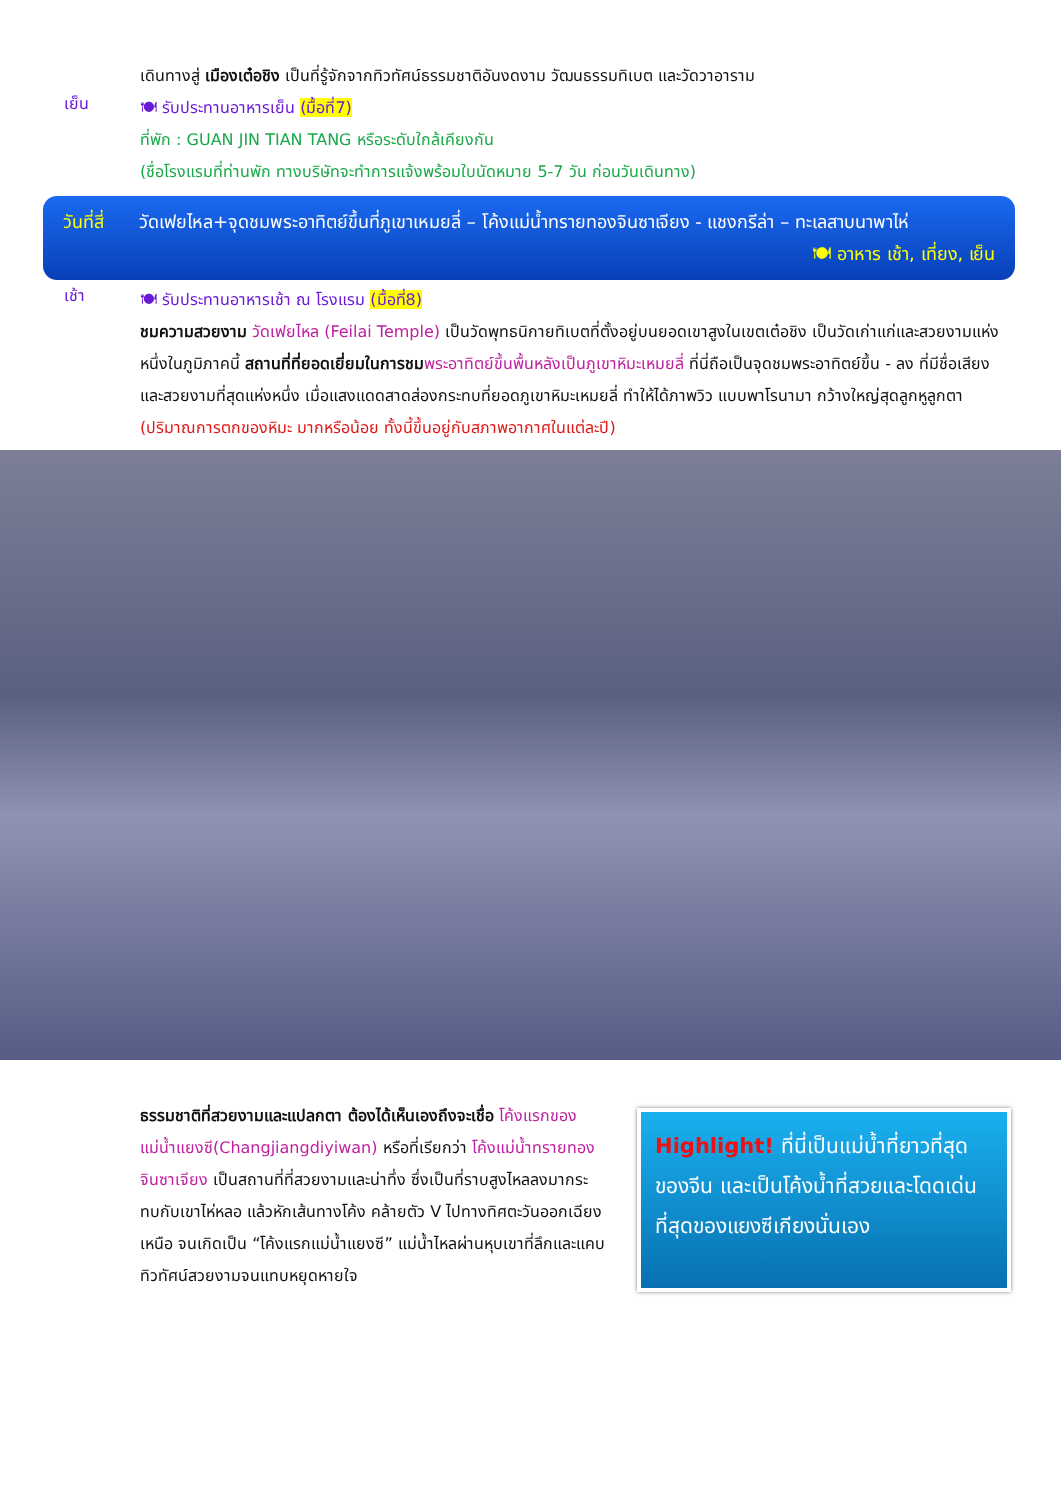เดินทางสู่ เมืองเต๋อชิง เป็นที่รู้จักจากทิวทัศน์ธรรมชาติอันงดงาม วัฒนธรรมทิเบต และวัดวาอาราม
เย็น
🍽 รับประทานอาหารเย็น (มื้อที่7)
ที่พัก : GUAN JIN TIAN TANG หรือระดับใกล้เคียงกัน
(ชื่อโรงแรมที่ท่านพัก ทางบริษัทจะทำการแจ้งพร้อมใบนัดหมาย 5-7 วัน ก่อนวันเดินทาง)
วันที่สี่
วัดเฟยไหล+จุดชมพระอาทิตย์ขึ้นที่ภูเขาเหมยลี่ – โค้งแม่น้ำทรายทองจินซาเจียง - แชงกรีล่า – ทะเลสาบนาพาไห่ 🍽 อาหาร เช้า, เที่ยง, เย็น
เช้า
🍽 รับประทานอาหารเช้า ณ โรงแรม (มื้อที่8)
ชมความสวยงาม วัดเฟยไหล (Feilai Temple) เป็นวัดพุทธนิกายทิเบตที่ตั้งอยู่บนยอดเขาสูงในเขตเต๋อชิง เป็นวัดเก่าแก่และสวยงามแห่งหนึ่งในภูมิภาคนี้ สถานที่ที่ยอดเยี่ยมในการชม พระอาทิตย์ขึ้นพื้นหลังเป็นภูเขาหิมะเหมยลี่ ที่นี่ถือเป็นจุดชมพระอาทิตย์ขึ้น - ลง ที่มีชื่อเสียง และสวยงามที่สุดแห่งหนึ่ง เมื่อแสงแดดสาดส่องกระทบที่ยอดภูเขาหิมะเหมยลี่ ทำให้ได้ภาพวิว แบบพาโรนามา กว้างใหญ่สุดลูกหูลูกตา (ปริมาณการตกของหิมะ มากหรือน้อย ทั้งนี้ขึ้นอยู่กับสภาพอากาศในแต่ละปี)
ธรรมชาติที่สวยงามและแปลกตา ต้องได้เห็นเองถึงจะเชื่อ โค้งแรกของแม่น้ำแยงซี(Changjiangdiyiwan) หรือที่เรียกว่า โค้งแม่น้ำทรายทองจินซาเจียง เป็นสถานที่ที่สวยงามและน่าทึ่ง ซึ่งเป็นที่ราบสูงไหลลงมากระทบกับเขาไห่หลอ แล้วหักเส้นทางโค้ง คล้ายตัว V ไปทางทิศตะวันออกเฉียงเหนือ จนเกิดเป็น “โค้งแรกแม่น้ำแยงซี” แม่น้ำไหลผ่านหุบเขาที่ลึกและแคบ ทิวทัศน์สวยงามจนแทบหยุดหายใจ
Highlight! ที่นี่เป็นแม่น้ำที่ยาวที่สุดของจีน และเป็นโค้งน้ำที่สวยและโดดเด่นที่สุดของแยงซีเกียงนั่นเอง